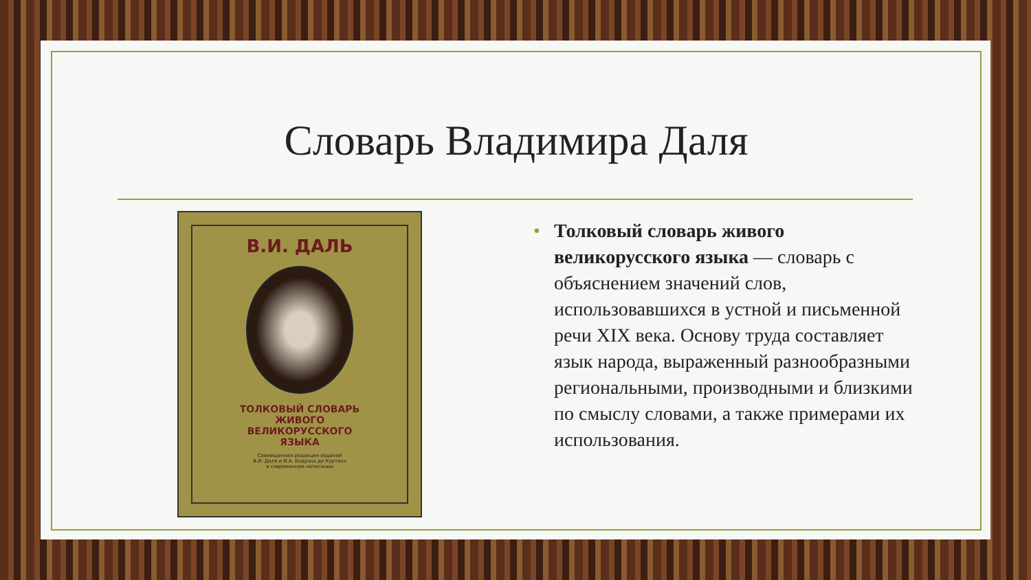Словарь Владимира Даля
В.И. ДАЛЬ
ТОЛКОВЫЙ СЛОВАРЬ
ЖИВОГО
ВЕЛИКОРУССКОГО
ЯЗЫКА
Совмещенная редакция изданий
В.И. Даля и И.А. Бодуэна де Куртенэ
в современном написании
• Толковый словарь живого великорусского языка — словарь с объяснением значений слов, использовавшихся в устной и письменной речи XIX века. Основу труда составляет язык народа, выраженный разнообразными региональными, производными и близкими по смыслу словами, а также примерами их использования.